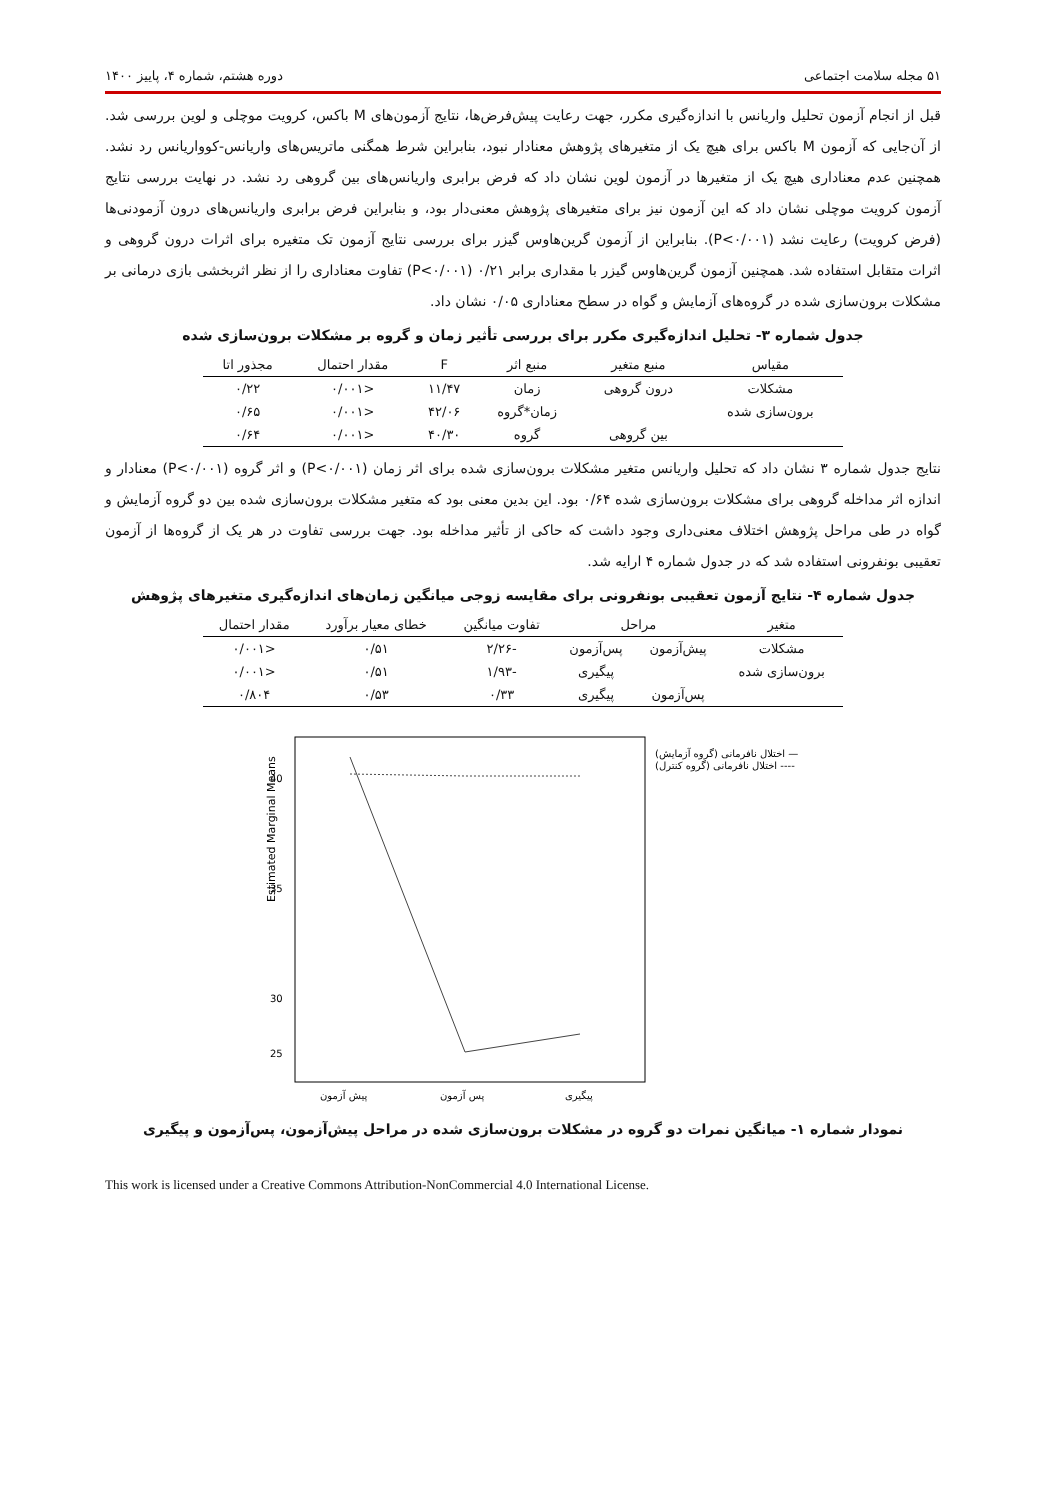۵۱ مجله سلامت اجتماعی دوره هشتم، شماره ۴، پاییز ۱۴۰۰
قبل از انجام آزمون تحلیل واریانس با اندازه‌گیری مکرر، جهت رعایت پیش‌فرض‌ها، نتایج آزمون‌های M باکس، کرویت موچلی و لوین بررسی شد. از آن‌جایی که آزمون M باکس برای هیچ یک از متغیرهای پژوهش معنادار نبود، بنابراین شرط همگنی ماتریس‌های واریانس-کوواریانس رد نشد. همچنین عدم معناداری هیچ یک از متغیرها در آزمون لوین نشان داد که فرض برابری واریانس‌های بین گروهی رد نشد. در نهایت بررسی نتایج آزمون کرویت موچلی نشان داد که این آزمون نیز برای متغیرهای پژوهش معنی‌دار بود، و بنابراین فرض برابری واریانس‌های درون آزمودنی‌ها (فرض کرویت) رعایت نشد (P<۰/۰۰۱). بنابراین از آزمون گرین‌هاوس گیزر برای بررسی نتایج آزمون تک متغیره برای اثرات درون گروهی و اثرات متقابل استفاده شد. همچنین آزمون گرین‌هاوس گیزر با مقداری برابر ۰/۲۱ (P<۰/۰۰۱) تفاوت معناداری را از نظر اثربخشی بازی درمانی بر مشکلات برون‌سازی شده در گروه‌های آزمایش و گواه در سطح معناداری ۰/۰۵ نشان داد.
جدول شماره ۳- تحلیل اندازه‌گیری مکرر برای بررسی تأثیر زمان و گروه بر مشکلات برون‌سازی شده
| مقیاس | منبع متغیر | منبع اثر | F | مقدار احتمال | مجذور اتا |
| --- | --- | --- | --- | --- | --- |
| مشکلات | درون گروهی | زمان | ۱۱/۴۷ | <۰/۰۰۱ | ۰/۲۲ |
| برون‌سازی شده | | زمان*گروه | ۴۲/۰۶ | <۰/۰۰۱ | ۰/۶۵ |
| | بین گروهی | گروه | ۴۰/۳۰ | <۰/۰۰۱ | ۰/۶۴ |
نتایج جدول شماره ۳ نشان داد که تحلیل واریانس متغیر مشکلات برون‌سازی شده برای اثر زمان (P<۰/۰۰۱) و اثر گروه (P<۰/۰۰۱) معنادار و اندازه اثر مداخله گروهی برای مشکلات برون‌سازی شده ۰/۶۴ بود. این بدین معنی بود که متغیر مشکلات برون‌سازی شده بین دو گروه آزمایش و گواه در طی مراحل پژوهش اختلاف معنی‌داری وجود داشت که حاکی از تأثیر مداخله بود. جهت بررسی تفاوت در هر یک از گروه‌ها از آزمون تعقیبی بونفرونی استفاده شد که در جدول شماره ۴ ارایه شد.
جدول شماره ۴- نتایج آزمون تعقیبی بونفرونی برای مقایسه زوجی میانگین زمان‌های اندازه‌گیری متغیرهای پژوهش
| متغیر | مراحل | | تفاوت میانگین | خطای معیار برآورد | مقدار احتمال |
| --- | --- | --- | --- | --- | --- |
| مشکلات | پیش‌آزمون | پس‌آزمون | -۲/۲۶ | ۰/۵۱ | <۰/۰۰۱ |
| برون‌سازی شده | | پیگیری | -۱/۹۳ | ۰/۵۱ | <۰/۰۰۱ |
| | پس‌آزمون | پیگیری | ۰/۳۳ | ۰/۵۳ | ۰/۸۰۴ |
Estimated Marginal Means
40
35
30
25
پیش آزمون
پس آزمون
پیگیری
اختلال نافرمانی (گروه آزمایش) —
اختلال نافرمانی (گروه کنترل) ----
نمودار شماره ۱- میانگین نمرات دو گروه در مشکلات برون‌سازی شده در مراحل پیش‌آزمون، پس‌آزمون و پیگیری
This work is licensed under a Creative Commons Attribution-NonCommercial 4.0 International License.